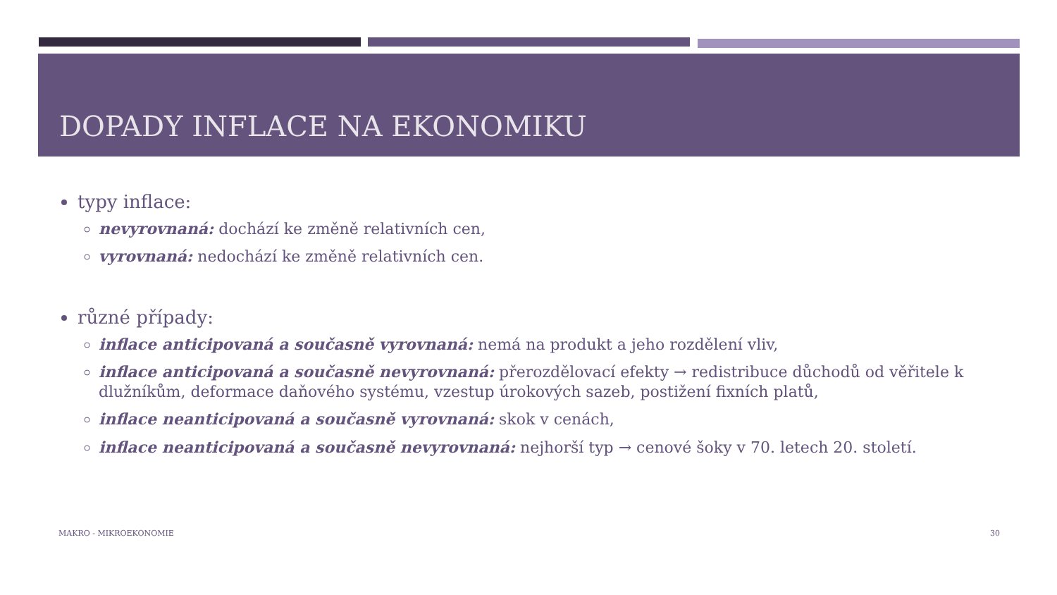DOPADY INFLACE NA EKONOMIKU
typy inflace:
nevyrovnaná: dochází ke změně relativních cen,
vyrovnaná: nedochází ke změně relativních cen.
různé případy:
inflace anticipovaná a současně vyrovnaná: nemá na produkt a jeho rozdělení vliv,
inflace anticipovaná a současně nevyrovnaná: přerozdělovací efekty → redistribuce důchodů od věřitele k dlužníkům, deformace daňového systému, vzestup úrokových sazeb, postižení fixních platů,
inflace neanticipovaná a současně vyrovnaná: skok v cenách,
inflace neanticipovaná a současně nevyrovnaná: nejhorší typ → cenové šoky v 70. letech 20. století.
MAKRO - MIKROEKONOMIE 30